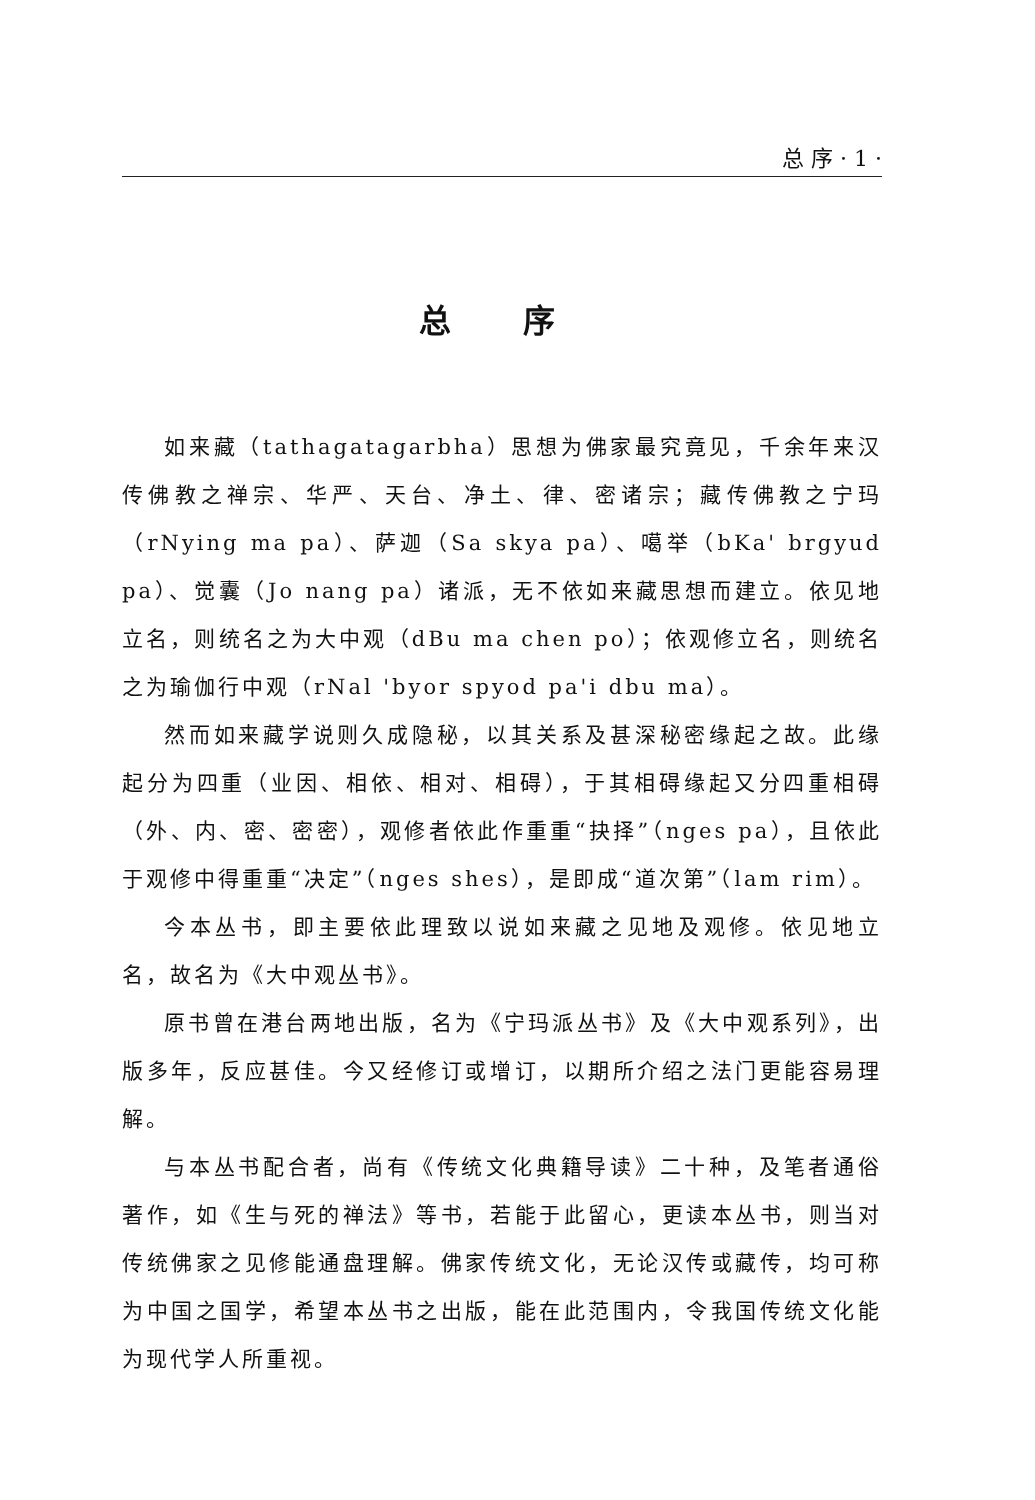总 序 · 1 ·
总 序
如来藏（tathagatagarbha）思想为佛家最究竟见，千余年来汉传佛教之禅宗、华严、天台、净土、律、密诸宗；藏传佛教之宁玛（rNying ma pa）、萨迦（Sa skya pa）、噶举（bKa' brgyud pa）、觉囊（Jo nang pa）诸派，无不依如来藏思想而建立。依见地立名，则统名之为大中观（dBu ma chen po）；依观修立名，则统名之为瑜伽行中观（rNal 'byor spyod pa'i dbu ma）。
然而如来藏学说则久成隐秘，以其关系及甚深秘密缘起之故。此缘起分为四重（业因、相依、相对、相碍），于其相碍缘起又分四重相碍（外、内、密、密密），观修者依此作重重“抉择”（nges pa），且依此于观修中得重重“决定”（nges shes），是即成“道次第”（lam rim）。
今本丛书，即主要依此理致以说如来藏之见地及观修。依见地立名，故名为《大中观丛书》。
原书曾在港台两地出版，名为《宁玛派丛书》及《大中观系列》，出版多年，反应甚佳。今又经修订或增订，以期所介绍之法门更能容易理解。
与本丛书配合者，尚有《传统文化典籍导读》二十种，及笔者通俗著作，如《生与死的禅法》等书，若能于此留心，更读本丛书，则当对传统佛家之见修能通盘理解。佛家传统文化，无论汉传或藏传，均可称为中国之国学，希望本丛书之出版，能在此范围内，令我国传统文化能为现代学人所重视。